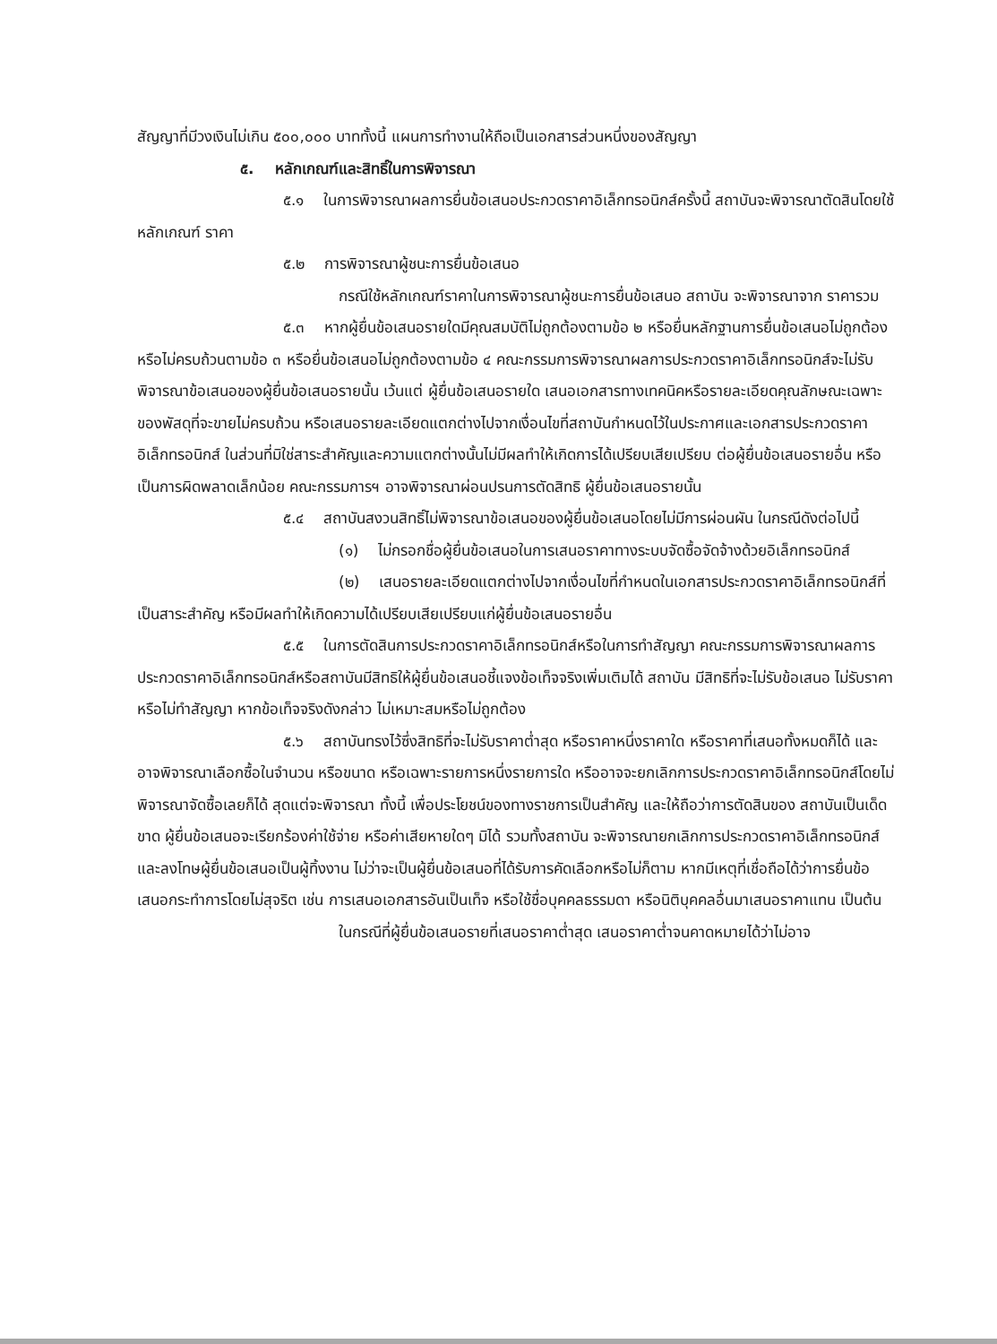สัญญาที่มีวงเงินไม่เกิน ๕๐๐,๐๐๐ บาททั้งนี้ แผนการทำงานให้ถือเป็นเอกสารส่วนหนึ่งของสัญญา
๕. หลักเกณฑ์และสิทธิ์ในการพิจารณา
๕.๑ ในการพิจารณาผลการยื่นข้อเสนอประกวดราคาอิเล็กทรอนิกส์ครั้งนี้ สถาบันจะพิจารณาตัดสินโดยใช้หลักเกณฑ์ ราคา
๕.๒ การพิจารณาผู้ชนะการยื่นข้อเสนอ
กรณีใช้หลักเกณฑ์ราคาในการพิจารณาผู้ชนะการยื่นข้อเสนอ สถาบัน จะพิจารณาจาก ราคารวม
๕.๓ หากผู้ยื่นข้อเสนอรายใดมีคุณสมบัติไม่ถูกต้องตามข้อ ๒ หรือยื่นหลักฐานการยื่นข้อเสนอไม่ถูกต้อง หรือไม่ครบถ้วนตามข้อ ๓ หรือยื่นข้อเสนอไม่ถูกต้องตามข้อ ๔ คณะกรรมการพิจารณาผลการประกวดราคาอิเล็กทรอนิกส์จะไม่รับพิจารณาข้อเสนอของผู้ยื่นข้อเสนอรายนั้น เว้นแต่ ผู้ยื่นข้อเสนอรายใด เสนอเอกสารทางเทคนิคหรือรายละเอียดคุณลักษณะเฉพาะของพัสดุที่จะขายไม่ครบถ้วน หรือเสนอรายละเอียดแตกต่างไปจากเงื่อนไขที่สถาบันกำหนดไว้ในประกาศและเอกสารประกวดราคาอิเล็กทรอนิกส์ ในส่วนที่มิใช่สาระสำคัญและความแตกต่างนั้นไม่มีผลทำให้เกิดการได้เปรียบเสียเปรียบ ต่อผู้ยื่นข้อเสนอรายอื่น หรือเป็นการผิดพลาดเล็กน้อย คณะกรรมการฯ อาจพิจารณาผ่อนปรนการตัดสิทธิ ผู้ยื่นข้อเสนอรายนั้น
๕.๔ สถาบันสงวนสิทธิ์ไม่พิจารณาข้อเสนอของผู้ยื่นข้อเสนอโดยไม่มีการผ่อนผัน ในกรณีดังต่อไปนี้
(๑) ไม่กรอกชื่อผู้ยื่นข้อเสนอในการเสนอราคาทางระบบจัดซื้อจัดจ้างด้วยอิเล็กทรอนิกส์
(๒) เสนอรายละเอียดแตกต่างไปจากเงื่อนไขที่กำหนดในเอกสารประกวดราคาอิเล็กทรอนิกส์ที่เป็นสาระสำคัญ หรือมีผลทำให้เกิดความได้เปรียบเสียเปรียบแก่ผู้ยื่นข้อเสนอรายอื่น
๕.๕ ในการตัดสินการประกวดราคาอิเล็กทรอนิกส์หรือในการทำสัญญา คณะกรรมการพิจารณาผลการประกวดราคาอิเล็กทรอนิกส์หรือสถาบันมีสิทธิให้ผู้ยื่นข้อเสนอชี้แจงข้อเท็จจริงเพิ่มเติมได้ สถาบัน มีสิทธิที่จะไม่รับข้อเสนอ ไม่รับราคา หรือไม่ทำสัญญา หากข้อเท็จจริงดังกล่าว ไม่เหมาะสมหรือไม่ถูกต้อง
๕.๖ สถาบันทรงไว้ซึ่งสิทธิที่จะไม่รับราคาต่ำสุด หรือราคาหนึ่งราคาใด หรือราคาที่เสนอทั้งหมดก็ได้ และอาจพิจารณาเลือกซื้อในจำนวน หรือขนาด หรือเฉพาะรายการหนึ่งรายการใด หรืออาจจะยกเลิกการประกวดราคาอิเล็กทรอนิกส์โดยไม่พิจารณาจัดซื้อเลยก็ได้ สุดแต่จะพิจารณา ทั้งนี้ เพื่อประโยชน์ของทางราชการเป็นสำคัญ และให้ถือว่าการตัดสินของ สถาบันเป็นเด็ดขาด ผู้ยื่นข้อเสนอจะเรียกร้องค่าใช้จ่าย หรือค่าเสียหายใดๆ มิได้ รวมทั้งสถาบัน จะพิจารณายกเลิกการประกวดราคาอิเล็กทรอนิกส์และลงโทษผู้ยื่นข้อเสนอเป็นผู้ทิ้งงาน ไม่ว่าจะเป็นผู้ยื่นข้อเสนอที่ได้รับการคัดเลือกหรือไม่ก็ตาม หากมีเหตุที่เชื่อถือได้ว่าการยื่นข้อเสนอกระทำการโดยไม่สุจริต เช่น การเสนอเอกสารอันเป็นเท็จ หรือใช้ชื่อบุคคลธรรมดา หรือนิติบุคคลอื่นมาเสนอราคาแทน เป็นต้น
ในกรณีที่ผู้ยื่นข้อเสนอรายที่เสนอราคาต่ำสุด เสนอราคาต่ำจนคาดหมายได้ว่าไม่อาจ